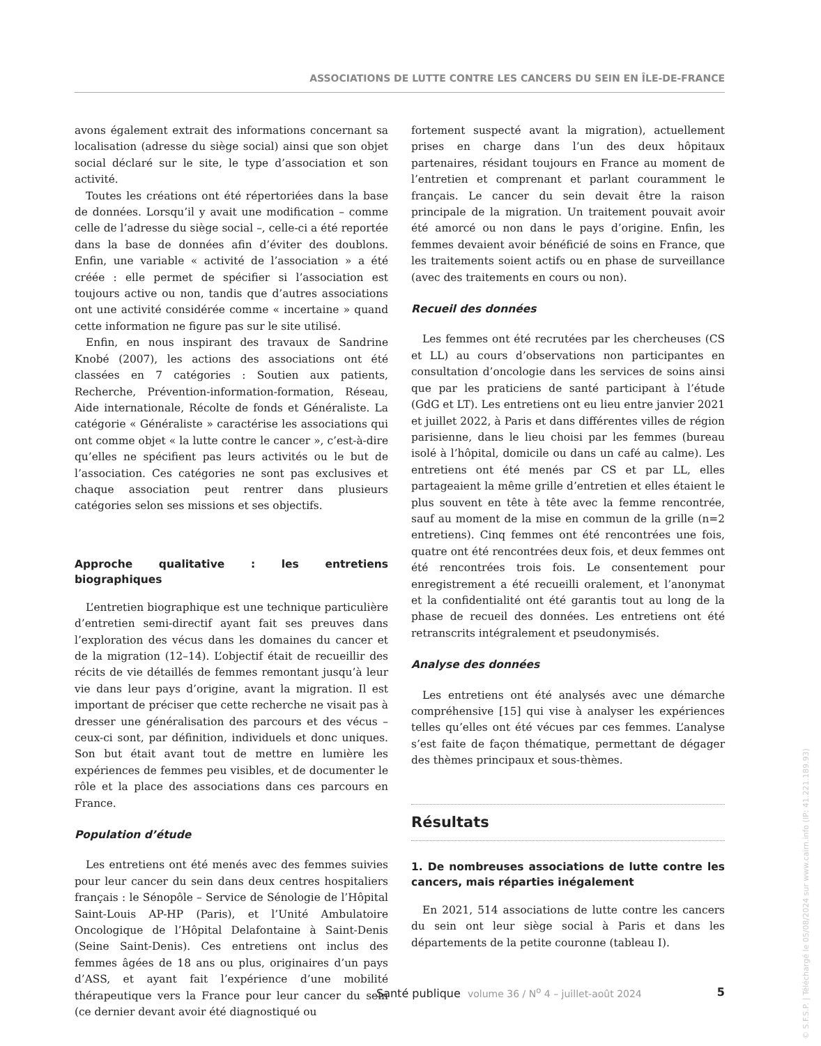ASSOCIATIONS DE LUTTE CONTRE LES CANCERS DU SEIN EN ÎLE-DE-FRANCE
avons également extrait des informations concernant sa localisation (adresse du siège social) ainsi que son objet social déclaré sur le site, le type d’association et son activité.
Toutes les créations ont été répertoriées dans la base de données. Lorsqu’il y avait une modification – comme celle de l’adresse du siège social –, celle-ci a été reportée dans la base de données afin d’éviter des doublons. Enfin, une variable « activité de l’association » a été créée : elle permet de spécifier si l’association est toujours active ou non, tandis que d’autres associations ont une activité considérée comme « incertaine » quand cette information ne figure pas sur le site utilisé.
Enfin, en nous inspirant des travaux de Sandrine Knobé (2007), les actions des associations ont été classées en 7 catégories : Soutien aux patients, Recherche, Prévention-information-formation, Réseau, Aide internationale, Récolte de fonds et Généraliste. La catégorie « Généraliste » caractérise les associations qui ont comme objet « la lutte contre le cancer », c’est-à-dire qu’elles ne spécifient pas leurs activités ou le but de l’association. Ces catégories ne sont pas exclusives et chaque association peut rentrer dans plusieurs catégories selon ses missions et ses objectifs.
Approche qualitative : les entretiens biographiques
L’entretien biographique est une technique particulière d’entretien semi-directif ayant fait ses preuves dans l’exploration des vécus dans les domaines du cancer et de la migration (12–14). L’objectif était de recueillir des récits de vie détaillés de femmes remontant jusqu’à leur vie dans leur pays d’origine, avant la migration. Il est important de préciser que cette recherche ne visait pas à dresser une généralisation des parcours et des vécus – ceux-ci sont, par définition, individuels et donc uniques. Son but était avant tout de mettre en lumière les expériences de femmes peu visibles, et de documenter le rôle et la place des associations dans ces parcours en France.
Population d’étude
Les entretiens ont été menés avec des femmes suivies pour leur cancer du sein dans deux centres hospitaliers français : le Sénopôle – Service de Sénologie de l’Hôpital Saint-Louis AP-HP (Paris), et l’Unité Ambulatoire Oncologique de l’Hôpital Delafontaine à Saint-Denis (Seine Saint-Denis). Ces entretiens ont inclus des femmes âgées de 18 ans ou plus, originaires d’un pays d’ASS, et ayant fait l’expérience d’une mobilité thérapeutique vers la France pour leur cancer du sein (ce dernier devant avoir été diagnostiqué ou
fortement suspecté avant la migration), actuellement prises en charge dans l’un des deux hôpitaux partenaires, résidant toujours en France au moment de l’entretien et comprenant et parlant couramment le français. Le cancer du sein devait être la raison principale de la migration. Un traitement pouvait avoir été amorcé ou non dans le pays d’origine. Enfin, les femmes devaient avoir bénéficié de soins en France, que les traitements soient actifs ou en phase de surveillance (avec des traitements en cours ou non).
Recueil des données
Les femmes ont été recrutées par les chercheuses (CS et LL) au cours d’observations non participantes en consultation d’oncologie dans les services de soins ainsi que par les praticiens de santé participant à l’étude (GdG et LT). Les entretiens ont eu lieu entre janvier 2021 et juillet 2022, à Paris et dans différentes villes de région parisienne, dans le lieu choisi par les femmes (bureau isolé à l’hôpital, domicile ou dans un café au calme). Les entretiens ont été menés par CS et par LL, elles partageaient la même grille d’entretien et elles étaient le plus souvent en tête à tête avec la femme rencontrée, sauf au moment de la mise en commun de la grille (n=2 entretiens). Cinq femmes ont été rencontrées une fois, quatre ont été rencontrées deux fois, et deux femmes ont été rencontrées trois fois. Le consentement pour enregistrement a été recueilli oralement, et l’anonymat et la confidentialité ont été garantis tout au long de la phase de recueil des données. Les entretiens ont été retranscrits intégralement et pseudonymisés.
Analyse des données
Les entretiens ont été analysés avec une démarche compréhensive [15] qui vise à analyser les expériences telles qu’elles ont été vécues par ces femmes. L’analyse s’est faite de façon thématique, permettant de dégager des thèmes principaux et sous-thèmes.
Résultats
1. De nombreuses associations de lutte contre les cancers, mais réparties inégalement
En 2021, 514 associations de lutte contre les cancers du sein ont leur siège social à Paris et dans les départements de la petite couronne (tableau I).
Santé publique volume 36 / N<sup>o</sup> 4 – juillet-août 2024 5
© S.F.S.P. | Téléchargé le 05/08/2024 sur www.cairn.info (IP: 41.221.189.93)